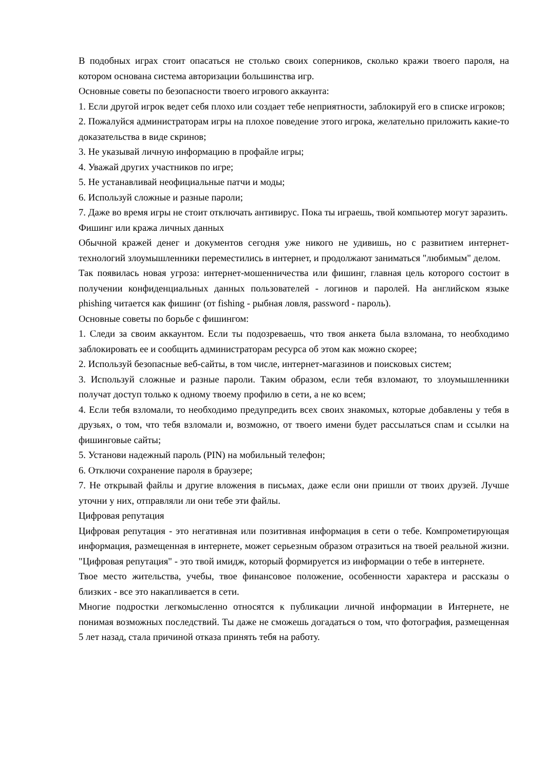В подобных играх стоит опасаться не столько своих соперников, сколько кражи твоего пароля, на котором основана система авторизации большинства игр.
Основные советы по безопасности твоего игрового аккаунта:
1. Если другой игрок ведет себя плохо или создает тебе неприятности, заблокируй его в списке игроков;
2. Пожалуйся администраторам игры на плохое поведение этого игрока, желательно приложить какие-то доказательства в виде скринов;
3. Не указывай личную информацию в профайле игры;
4. Уважай других участников по игре;
5. Не устанавливай неофициальные патчи и моды;
6. Используй сложные и разные пароли;
7. Даже во время игры не стоит отключать антивирус. Пока ты играешь, твой компьютер могут заразить.
Фишинг или кража личных данных
Обычной кражей денег и документов сегодня уже никого не удивишь, но с развитием интернет-технологий злоумышленники переместились в интернет, и продолжают заниматься "любимым" делом.
Так появилась новая угроза: интернет-мошенничества или фишинг, главная цель которого состоит в получении конфиденциальных данных пользователей - логинов и паролей. На английском языке phishing читается как фишинг (от fishing - рыбная ловля, password - пароль).
Основные советы по борьбе с фишингом:
1. Следи за своим аккаунтом. Если ты подозреваешь, что твоя анкета была взломана, то необходимо заблокировать ее и сообщить администраторам ресурса об этом как можно скорее;
2. Используй безопасные веб-сайты, в том числе, интернет-магазинов и поисковых систем;
3. Используй сложные и разные пароли. Таким образом, если тебя взломают, то злоумышленники получат доступ только к одному твоему профилю в сети, а не ко всем;
4. Если тебя взломали, то необходимо предупредить всех своих знакомых, которые добавлены у тебя в друзьях, о том, что тебя взломали и, возможно, от твоего имени будет рассылаться спам и ссылки на фишинговые сайты;
5. Установи надежный пароль (PIN) на мобильный телефон;
6. Отключи сохранение пароля в браузере;
7. Не открывай файлы и другие вложения в письмах, даже если они пришли от твоих друзей. Лучше уточни у них, отправляли ли они тебе эти файлы.
Цифровая репутация
Цифровая репутация - это негативная или позитивная информация в сети о тебе. Компрометирующая информация, размещенная в интернете, может серьезным образом отразиться на твоей реальной жизни. "Цифровая репутация" - это твой имидж, который формируется из информации о тебе в интернете.
Твое место жительства, учебы, твое финансовое положение, особенности характера и рассказы о близких - все это накапливается в сети.
Многие подростки легкомысленно относятся к публикации личной информации в Интернете, не понимая возможных последствий. Ты даже не сможешь догадаться о том, что фотография, размещенная 5 лет назад, стала причиной отказа принять тебя на работу.